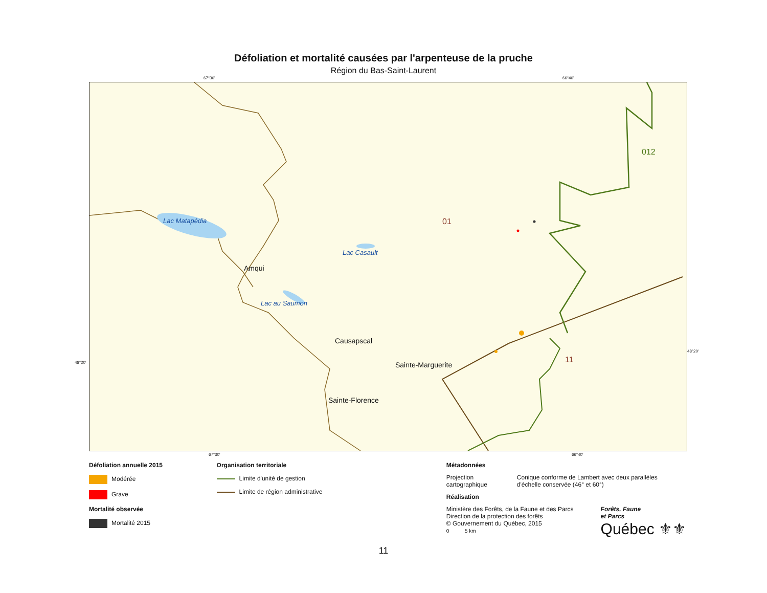Défoliation et mortalité causées par l'arpenteuse de la pruche
Région du Bas-Saint-Laurent
67°30' 66°40'
Lac Matapédia
Lac Casault
Lac au Saumon
Amqui
Causapscal
Sainte-Marguerite
Sainte-Florence
012
01
11
48°20'
48°20'
67°30' 66°40'
Défoliation annuelle 2015
Modérée
Grave
Mortalité observée
Mortalité 2015
Organisation territoriale
Limite d'unité de gestion
Limite de région administrative
Métadonnées
Projection
cartographique
Conique conforme de Lambert avec deux parallèles
d'échelle conservée (46° et 60°)
Réalisation
Ministère des Forêts, de la Faune et des Parcs
Direction de la protection des forêts
© Gouvernement du Québec, 2015
0 5 km
Forêts, Faune
et Parcs
Québec ⚜⚜
11